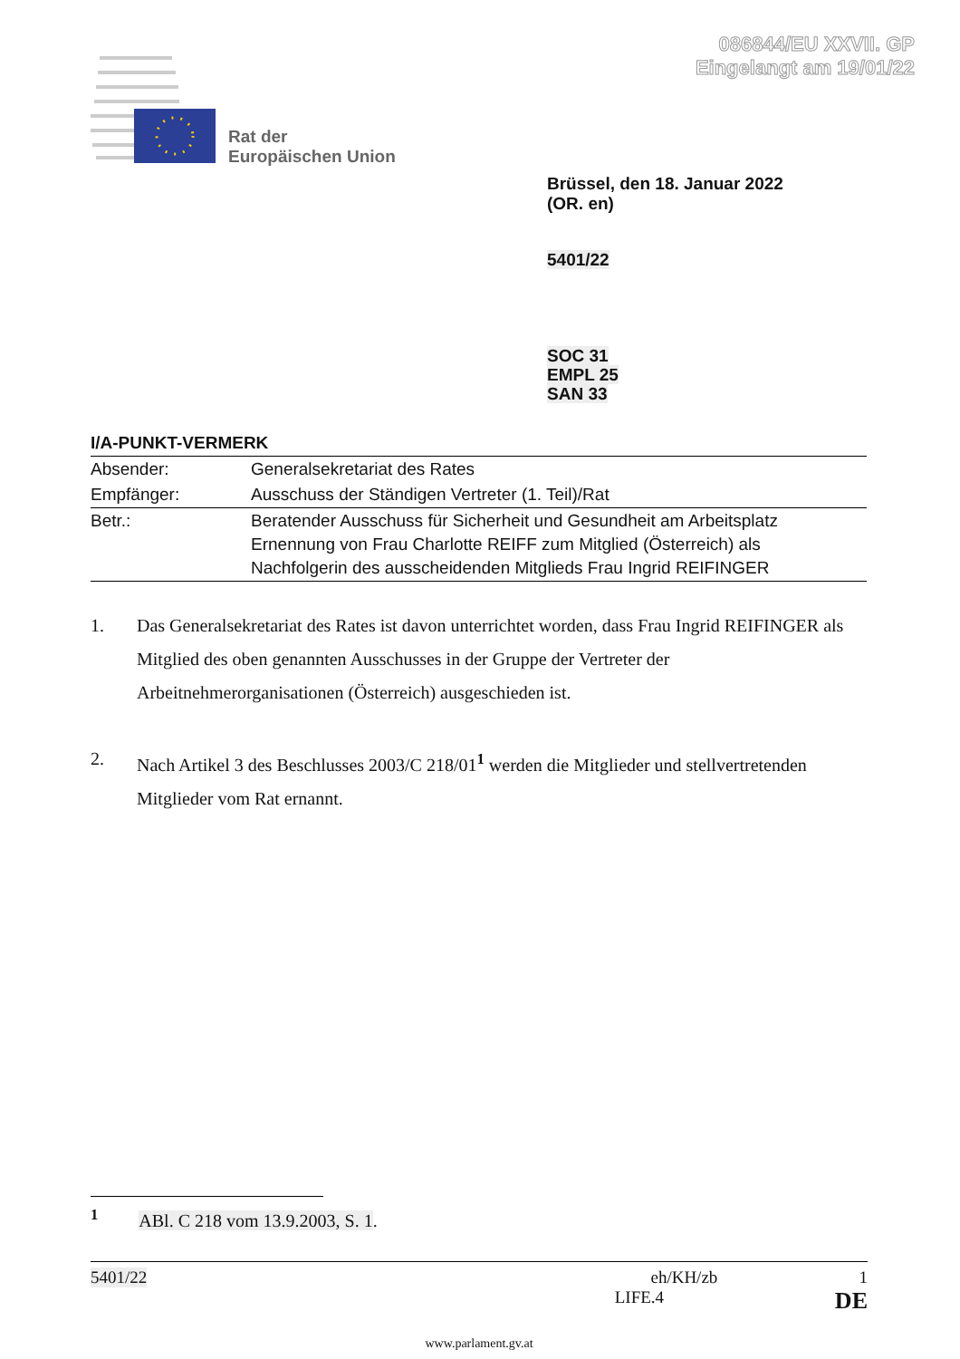086844/EU XXVII. GP
Eingelangt am 19/01/22
Rat der
Europäischen Union
Brüssel, den 18. Januar 2022
(OR. en)
5401/22
SOC 31
EMPL 25
SAN 33
I/A-PUNKT-VERMERK
| Absender: | Generalsekretariat des Rates |
| Empfänger: | Ausschuss der Ständigen Vertreter (1. Teil)/Rat |
| Betr.: | Beratender Ausschuss für Sicherheit und Gesundheit am Arbeitsplatz Ernennung von Frau Charlotte REIFF zum Mitglied (Österreich) als Nachfolgerin des ausscheidenden Mitglieds Frau Ingrid REIFINGER |
1. Das Generalsekretariat des Rates ist davon unterrichtet worden, dass Frau Ingrid REIFINGER als Mitglied des oben genannten Ausschusses in der Gruppe der Vertreter der Arbeitnehmerorganisationen (Österreich) ausgeschieden ist.
2. Nach Artikel 3 des Beschlusses 2003/C 218/01<sup>1</sup> werden die Mitglieder und stellvertretenden Mitglieder vom Rat ernannt.
<sup>1</sup> ABl. C 218 vom 13.9.2003, S. 1.
5401/22 eh/KH/zb 1
LIFE.4 DE
www.parlament.gv.at